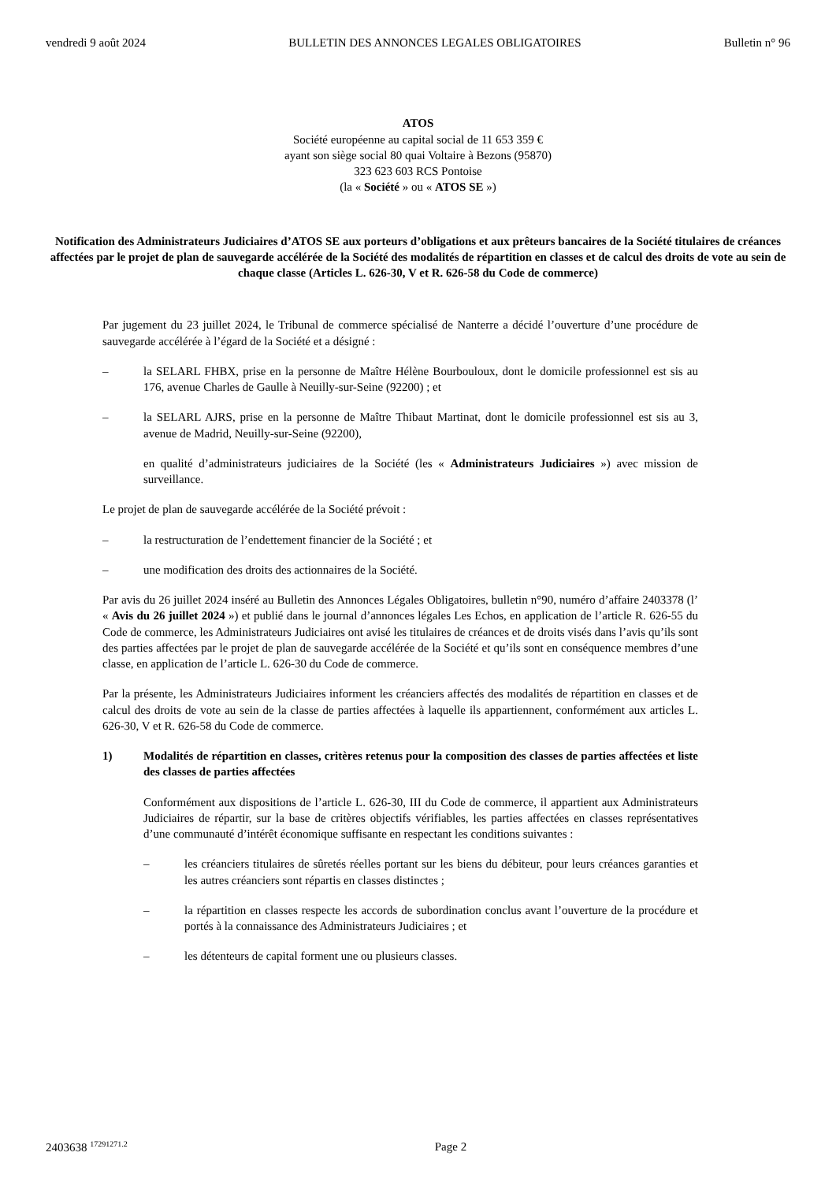vendredi 9 août 2024 BULLETIN DES ANNONCES LEGALES OBLIGATOIRES Bulletin n° 96
ATOS
Société européenne au capital social de 11 653 359 €
ayant son siège social 80 quai Voltaire à Bezons (95870)
323 623 603 RCS Pontoise
(la « Société » ou « ATOS SE »)
Notification des Administrateurs Judiciaires d’ATOS SE aux porteurs d’obligations et aux prêteurs bancaires de la Société titulaires de créances affectées par le projet de plan de sauvegarde accélérée de la Société des modalités de répartition en classes et de calcul des droits de vote au sein de chaque classe (Articles L. 626-30, V et R. 626-58 du Code de commerce)
Par jugement du 23 juillet 2024, le Tribunal de commerce spécialisé de Nanterre a décidé l’ouverture d’une procédure de sauvegarde accélérée à l’égard de la Société et a désigné :
– la SELARL FHBX, prise en la personne de Maître Hélène Bourbouloux, dont le domicile professionnel est sis au 176, avenue Charles de Gaulle à Neuilly-sur-Seine (92200) ; et
– la SELARL AJRS, prise en la personne de Maître Thibaut Martinat, dont le domicile professionnel est sis au 3, avenue de Madrid, Neuilly-sur-Seine (92200),
en qualité d’administrateurs judiciaires de la Société (les « Administrateurs Judiciaires ») avec mission de surveillance.
Le projet de plan de sauvegarde accélérée de la Société prévoit :
– la restructuration de l’endettement financier de la Société ; et
– une modification des droits des actionnaires de la Société.
Par avis du 26 juillet 2024 inséré au Bulletin des Annonces Légales Obligatoires, bulletin n°90, numéro d’affaire 2403378 (l’ « Avis du 26 juillet 2024 ») et publié dans le journal d’annonces légales Les Echos, en application de l’article R. 626-55 du Code de commerce, les Administrateurs Judiciaires ont avisé les titulaires de créances et de droits visés dans l’avis qu’ils sont des parties affectées par le projet de plan de sauvegarde accélérée de la Société et qu’ils sont en conséquence membres d’une classe, en application de l’article L. 626-30 du Code de commerce.
Par la présente, les Administrateurs Judiciaires informent les créanciers affectés des modalités de répartition en classes et de calcul des droits de vote au sein de la classe de parties affectées à laquelle ils appartiennent, conformément aux articles L. 626-30, V et R. 626-58 du Code de commerce.
1) Modalités de répartition en classes, critères retenus pour la composition des classes de parties affectées et liste des classes de parties affectées
Conformément aux dispositions de l’article L. 626-30, III du Code de commerce, il appartient aux Administrateurs Judiciaires de répartir, sur la base de critères objectifs vérifiables, les parties affectées en classes représentatives d’une communauté d’intérêt économique suffisante en respectant les conditions suivantes :
– les créanciers titulaires de sûretés réelles portant sur les biens du débiteur, pour leurs créances garanties et les autres créanciers sont répartis en classes distinctes ;
– la répartition en classes respecte les accords de subordination conclus avant l’ouverture de la procédure et portés à la connaissance des Administrateurs Judiciaires ; et
– les détenteurs de capital forment une ou plusieurs classes.
2403638 <sup>17291271.2</sup> Page 2